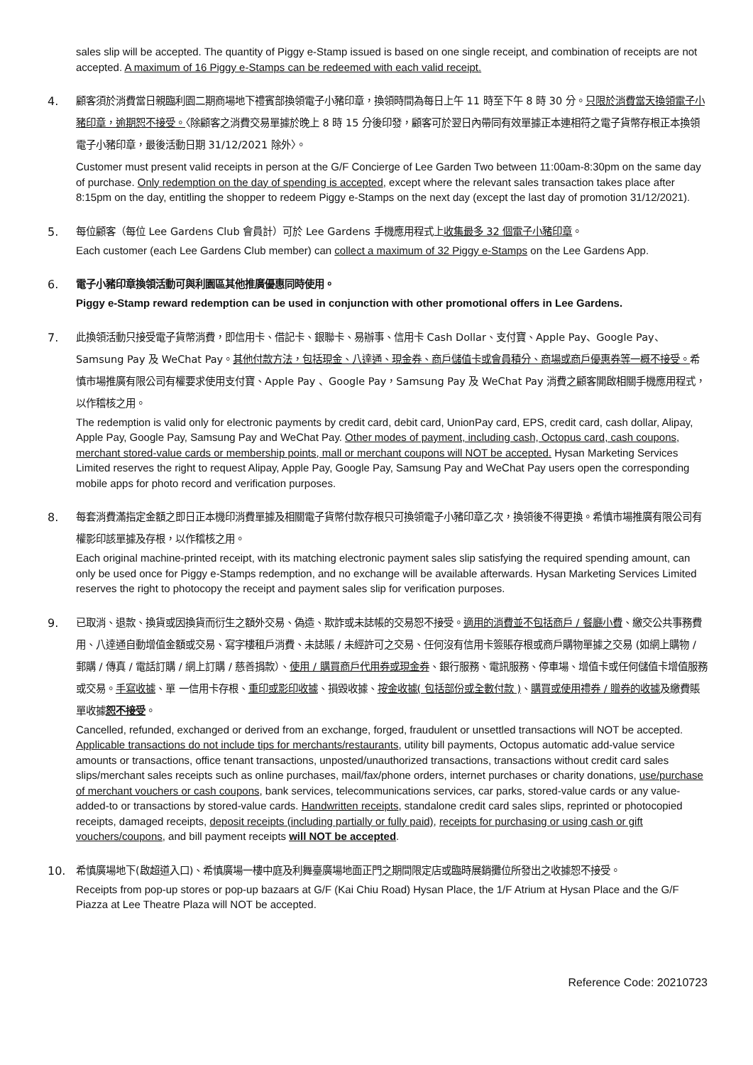sales slip will be accepted. The quantity of Piggy e-Stamp issued is based on one single receipt, and combination of receipts are not accepted. A maximum of 16 Piggy e-Stamps can be redeemed with each valid receipt.
4. 顧客須於消費當日親臨利園二期商場地下禮賓部換領電子小豬印章，換領時間為每日上午 11 時至下午 8 時 30 分。只限於消費當天換領電子小豬印章，逾期恕不接受。〈除顧客之消費交易單據於晚上 8 時 15 分後印發，顧客可於翌日內帶同有效單據正本連相符之電子貨幣存根正本換領電子小豬印章，最後活動日期 31/12/2021 除外〉。
Customer must present valid receipts in person at the G/F Concierge of Lee Garden Two between 11:00am-8:30pm on the same day of purchase. Only redemption on the day of spending is accepted, except where the relevant sales transaction takes place after 8:15pm on the day, entitling the shopper to redeem Piggy e-Stamps on the next day (except the last day of promotion 31/12/2021).
5. 每位顧客（每位 Lee Gardens Club 會員計）可於 Lee Gardens 手機應用程式上收集最多 32 個電子小豬印章。
Each customer (each Lee Gardens Club member) can collect a maximum of 32 Piggy e-Stamps on the Lee Gardens App.
6. 電子小豬印章換領活動可與利園區其他推廣優惠同時使用。
Piggy e-Stamp reward redemption can be used in conjunction with other promotional offers in Lee Gardens.
7. 此換領活動只接受電子貨幣消費，即信用卡、借記卡、銀聯卡、易辦事、信用卡 Cash Dollar、支付寶、Apple Pay、Google Pay、Samsung Pay 及 WeChat Pay。其他付款方法，包括現金、八達通、現金券、商戶儲值卡或會員積分、商場或商戶優惠券等一概不接受。希慎市場推廣有限公司有權要求使用支付寶、Apple Pay 、Google Pay，Samsung Pay 及 WeChat Pay 消費之顧客開啟相關手機應用程式，以作稽核之用。
The redemption is valid only for electronic payments by credit card, debit card, UnionPay card, EPS, credit card, cash dollar, Alipay, Apple Pay, Google Pay, Samsung Pay and WeChat Pay. Other modes of payment, including cash, Octopus card, cash coupons, merchant stored-value cards or membership points, mall or merchant coupons will NOT be accepted. Hysan Marketing Services Limited reserves the right to request Alipay, Apple Pay, Google Pay, Samsung Pay and WeChat Pay users open the corresponding mobile apps for photo record and verification purposes.
8. 每套消費滿指定金額之即日正本機印消費單據及相關電子貨幣付款存根只可換領電子小豬印章乙次，換領後不得更換。希慎市場推廣有限公司有權影印該單據及存根，以作稽核之用。
Each original machine-printed receipt, with its matching electronic payment sales slip satisfying the required spending amount, can only be used once for Piggy e-Stamps redemption, and no exchange will be available afterwards. Hysan Marketing Services Limited reserves the right to photocopy the receipt and payment sales slip for verification purposes.
9. 已取消、退款、換貨或因換貨而衍生之額外交易、偽造、欺詐或未誌帳的交易恕不接受。適用的消費並不包括商戶 / 餐廳小費、繳交公共事務費用、八達通自動增值金額或交易、寫字樓租戶消費、未誌賬 / 未經許可之交易、任何沒有信用卡簽賬存根或商戶購物單據之交易 (如網上購物 / 郵購 / 傳真 / 電話訂購 / 網上訂購 / 慈善捐款）、使用 / 購買商戶代用券或現金券、銀行服務、電訊服務、停車場、增值卡或任何儲值卡增值服務或交易。手寫收據、單 一信用卡存根、重印或影印收據、損毀收據、按金收據( 包括部份或全數付款 )、購買或使用禮券 / 贈券的收據及繳費賬單收據恕不接受。
Cancelled, refunded, exchanged or derived from an exchange, forged, fraudulent or unsettled transactions will NOT be accepted. Applicable transactions do not include tips for merchants/restaurants, utility bill payments, Octopus automatic add-value service amounts or transactions, office tenant transactions, unposted/unauthorized transactions, transactions without credit card sales slips/merchant sales receipts such as online purchases, mail/fax/phone orders, internet purchases or charity donations, use/purchase of merchant vouchers or cash coupons, bank services, telecommunications services, car parks, stored-value cards or any value-added-to or transactions by stored-value cards. Handwritten receipts, standalone credit card sales slips, reprinted or photocopied receipts, damaged receipts, deposit receipts (including partially or fully paid), receipts for purchasing or using cash or gift vouchers/coupons, and bill payment receipts will NOT be accepted.
10. 希慎廣場地下(啟超道入口)、希慎廣場一樓中庭及利舞臺廣場地面正門之期間限定店或臨時展銷攤位所發出之收據恕不接受。
Receipts from pop-up stores or pop-up bazaars at G/F (Kai Chiu Road) Hysan Place, the 1/F Atrium at Hysan Place and the G/F Piazza at Lee Theatre Plaza will NOT be accepted.
Reference Code: 20210723